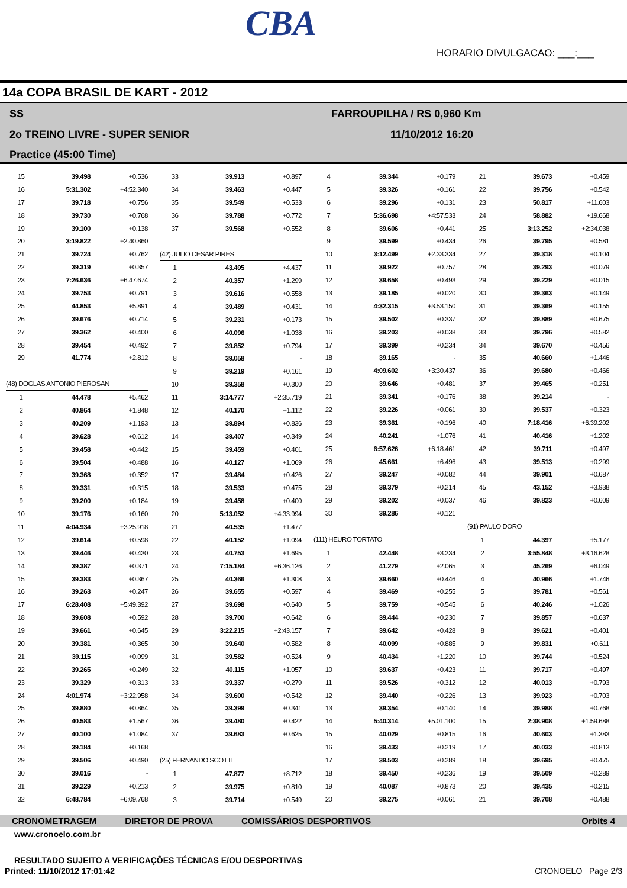CBA
HORARIO DIVULGACAO: ___:___
14a COPA BRASIL DE KART - 2012
SS FARROUPILHA / RS 0,960 Km
2o TREINO LIVRE - SUPER SENIOR 11/10/2012 16:20
Practice (45:00 Time)
| 15 | 39.498 | +0.536 |
| 16 | 5:31.302 | +4:52.340 |
| 17 | 39.718 | +0.756 |
| 18 | 39.730 | +0.768 |
| 19 | 39.100 | +0.138 |
| 20 | 3:19.822 | +2:40.860 |
| 21 | 39.724 | +0.762 |
| 22 | 39.319 | +0.357 |
| 23 | 7:26.636 | +6:47.674 |
| 24 | 39.753 | +0.791 |
| 25 | 44.853 | +5.891 |
| 26 | 39.676 | +0.714 |
| 27 | 39.362 | +0.400 |
| 28 | 39.454 | +0.492 |
| 29 | 41.774 | +2.812 |
| (48) DOGLAS ANTONIO PIEROSAN | | |
| 1 | 44.478 | +5.462 |
| 2 | 40.864 | +1.848 |
| 3 | 40.209 | +1.193 |
| 4 | 39.628 | +0.612 |
| 5 | 39.458 | +0.442 |
| 6 | 39.504 | +0.488 |
| 7 | 39.368 | +0.352 |
| 8 | 39.331 | +0.315 |
| 9 | 39.200 | +0.184 |
| 10 | 39.176 | +0.160 |
| 11 | 4:04.934 | +3:25.918 |
| 12 | 39.614 | +0.598 |
| 13 | 39.446 | +0.430 |
| 14 | 39.387 | +0.371 |
| 15 | 39.383 | +0.367 |
| 16 | 39.263 | +0.247 |
| 17 | 6:28.408 | +5:49.392 |
| 18 | 39.608 | +0.592 |
| 19 | 39.661 | +0.645 |
| 20 | 39.381 | +0.365 |
| 21 | 39.115 | +0.099 |
| 22 | 39.265 | +0.249 |
| 23 | 39.329 | +0.313 |
| 24 | 4:01.974 | +3:22.958 |
| 25 | 39.880 | +0.864 |
| 26 | 40.583 | +1.567 |
| 27 | 40.100 | +1.084 |
| 28 | 39.184 | +0.168 |
| 29 | 39.506 | +0.490 |
| 30 | 39.016 | - |
| 31 | 39.229 | +0.213 |
| 32 | 6:48.784 | +6:09.768 |
| 33 | 39.913 | +0.897 |
| 34 | 39.463 | +0.447 |
| 35 | 39.549 | +0.533 |
| 36 | 39.788 | +0.772 |
| 37 | 39.568 | +0.552 |
| (42) JULIO CESAR PIRES | | |
| 1 | 43.495 | +4.437 |
| 2 | 40.357 | +1.299 |
| 3 | 39.616 | +0.558 |
| 4 | 39.489 | +0.431 |
| 5 | 39.231 | +0.173 |
| 6 | 40.096 | +1.038 |
| 7 | 39.852 | +0.794 |
| 8 | 39.058 | - |
| 9 | 39.219 | +0.161 |
| 10 | 39.358 | +0.300 |
| 11 | 3:14.777 | +2:35.719 |
| 12 | 40.170 | +1.112 |
| 13 | 39.894 | +0.836 |
| 14 | 39.407 | +0.349 |
| 15 | 39.459 | +0.401 |
| 16 | 40.127 | +1.069 |
| 17 | 39.484 | +0.426 |
| 18 | 39.533 | +0.475 |
| 19 | 39.458 | +0.400 |
| 20 | 5:13.052 | +4:33.994 |
| 21 | 40.535 | +1.477 |
| 22 | 40.152 | +1.094 |
| 23 | 40.753 | +1.695 |
| 24 | 7:15.184 | +6:36.126 |
| 25 | 40.366 | +1.308 |
| 26 | 39.655 | +0.597 |
| 27 | 39.698 | +0.640 |
| 28 | 39.700 | +0.642 |
| 29 | 3:22.215 | +2:43.157 |
| 30 | 39.640 | +0.582 |
| 31 | 39.582 | +0.524 |
| 32 | 40.115 | +1.057 |
| 33 | 39.337 | +0.279 |
| 34 | 39.600 | +0.542 |
| 35 | 39.399 | +0.341 |
| 36 | 39.480 | +0.422 |
| 37 | 39.683 | +0.625 |
| (25) FERNANDO SCOTTI | | |
| 1 | 47.877 | +8.712 |
| 2 | 39.975 | +0.810 |
| 3 | 39.714 | +0.549 |
| 4 | 39.344 | +0.179 |
| 5 | 39.326 | +0.161 |
| 6 | 39.296 | +0.131 |
| 7 | 5:36.698 | +4:57.533 |
| 8 | 39.606 | +0.441 |
| 9 | 39.599 | +0.434 |
| 10 | 3:12.499 | +2:33.334 |
| 11 | 39.922 | +0.757 |
| 12 | 39.658 | +0.493 |
| 13 | 39.185 | +0.020 |
| 14 | 4:32.315 | +3:53.150 |
| 15 | 39.502 | +0.337 |
| 16 | 39.203 | +0.038 |
| 17 | 39.399 | +0.234 |
| 18 | 39.165 | - |
| 19 | 4:09.602 | +3:30.437 |
| 20 | 39.646 | +0.481 |
| 21 | 39.341 | +0.176 |
| 22 | 39.226 | +0.061 |
| 23 | 39.361 | +0.196 |
| 24 | 40.241 | +1.076 |
| 25 | 6:57.626 | +6:18.461 |
| 26 | 45.661 | +6.496 |
| 27 | 39.247 | +0.082 |
| 28 | 39.379 | +0.214 |
| 29 | 39.202 | +0.037 |
| 30 | 39.286 | +0.121 |
| (111) HEURO TORTATO | | |
| 1 | 42.448 | +3.234 |
| 2 | 41.279 | +2.065 |
| 3 | 39.660 | +0.446 |
| 4 | 39.469 | +0.255 |
| 5 | 39.759 | +0.545 |
| 6 | 39.444 | +0.230 |
| 7 | 39.642 | +0.428 |
| 8 | 40.099 | +0.885 |
| 9 | 40.434 | +1.220 |
| 10 | 39.637 | +0.423 |
| 11 | 39.526 | +0.312 |
| 12 | 39.440 | +0.226 |
| 13 | 39.354 | +0.140 |
| 14 | 5:40.314 | +5:01.100 |
| 15 | 40.029 | +0.815 |
| 16 | 39.433 | +0.219 |
| 17 | 39.503 | +0.289 |
| 18 | 39.450 | +0.236 |
| 19 | 40.087 | +0.873 |
| 20 | 39.275 | +0.061 |
| 21 | 39.673 | +0.459 |
| 22 | 39.756 | +0.542 |
| 23 | 50.817 | +11.603 |
| 24 | 58.882 | +19.668 |
| 25 | 3:13.252 | +2:34.038 |
| 26 | 39.795 | +0.581 |
| 27 | 39.318 | +0.104 |
| 28 | 39.293 | +0.079 |
| 29 | 39.229 | +0.015 |
| 30 | 39.363 | +0.149 |
| 31 | 39.369 | +0.155 |
| 32 | 39.889 | +0.675 |
| 33 | 39.796 | +0.582 |
| 34 | 39.670 | +0.456 |
| 35 | 40.660 | +1.446 |
| 36 | 39.680 | +0.466 |
| 37 | 39.465 | +0.251 |
| 38 | 39.214 | - |
| 39 | 39.537 | +0.323 |
| 40 | 7:18.416 | +6:39.202 |
| 41 | 40.416 | +1.202 |
| 42 | 39.711 | +0.497 |
| 43 | 39.513 | +0.299 |
| 44 | 39.901 | +0.687 |
| 45 | 43.152 | +3.938 |
| 46 | 39.823 | +0.609 |
| (91) PAULO DORO | | |
| 1 | 44.397 | +5.177 |
| 2 | 3:55.848 | +3:16.628 |
| 3 | 45.269 | +6.049 |
| 4 | 40.966 | +1.746 |
| 5 | 39.781 | +0.561 |
| 6 | 40.246 | +1.026 |
| 7 | 39.857 | +0.637 |
| 8 | 39.621 | +0.401 |
| 9 | 39.831 | +0.611 |
| 10 | 39.744 | +0.524 |
| 11 | 39.717 | +0.497 |
| 12 | 40.013 | +0.793 |
| 13 | 39.923 | +0.703 |
| 14 | 39.988 | +0.768 |
| 15 | 2:38.908 | +1:59.688 |
| 16 | 40.603 | +1.383 |
| 17 | 40.033 | +0.813 |
| 18 | 39.695 | +0.475 |
| 19 | 39.509 | +0.289 |
| 20 | 39.435 | +0.215 |
| 21 | 39.708 | +0.488 |
CRONOMETRAGEM DIRETOR DE PROVA COMISSÁRIOS DESPORTIVOS Orbits 4
www.cronoelo.com.br
RESULTADO SUJEITO A VERIFICAÇÕES TÉCNICAS E/OU DESPORTIVAS
Printed: 11/10/2012 17:01:42 CRONOELO Page 2/3